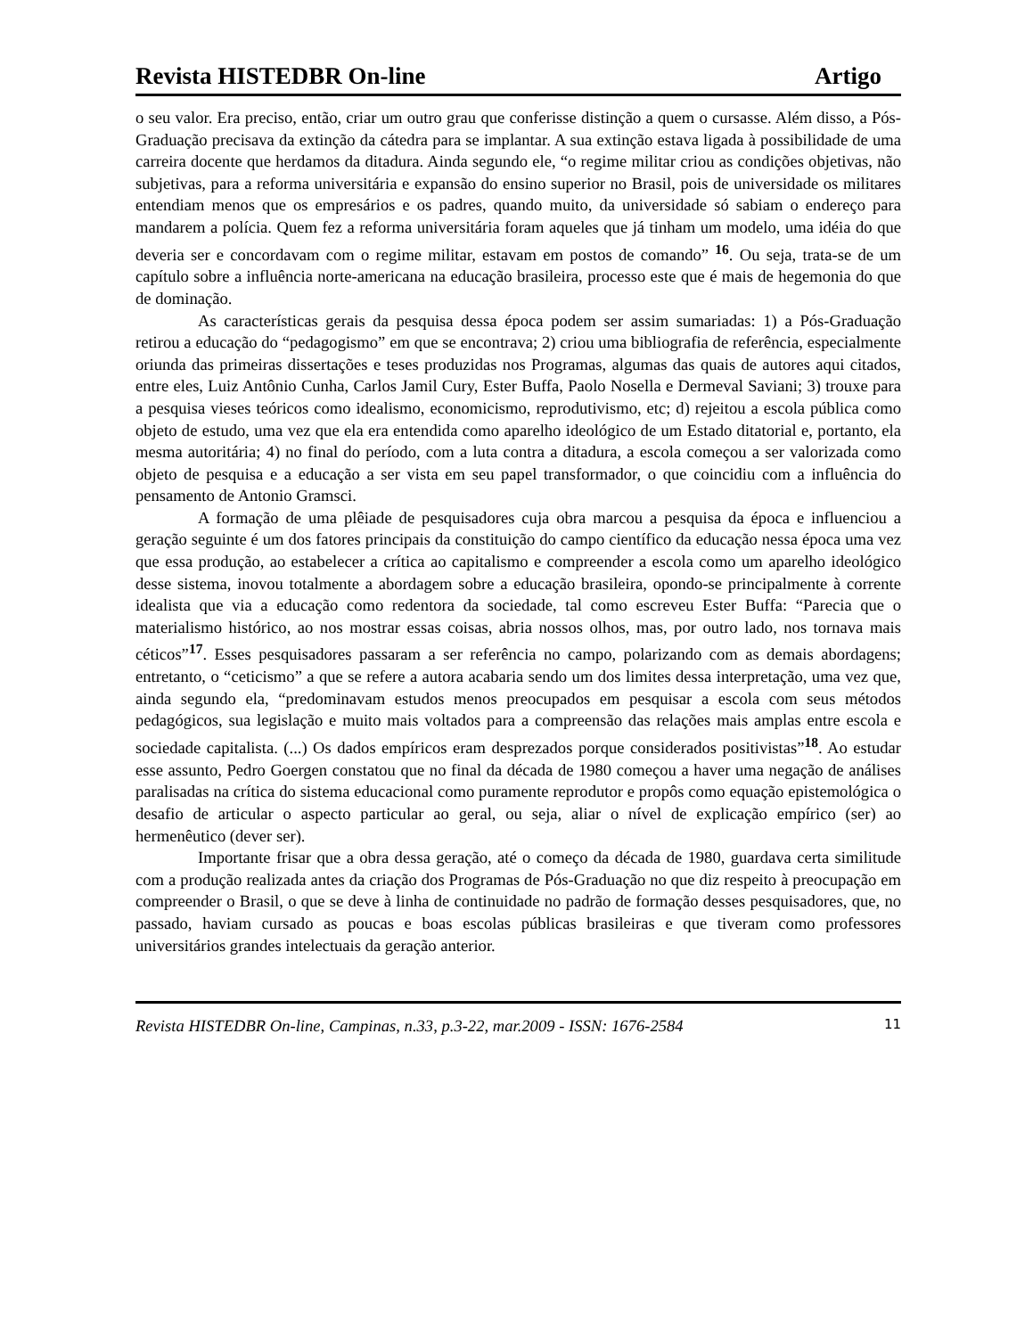Revista HISTEDBR On-line Artigo
o seu valor. Era preciso, então, criar um outro grau que conferisse distinção a quem o cursasse. Além disso, a Pós-Graduação precisava da extinção da cátedra para se implantar. A sua extinção estava ligada à possibilidade de uma carreira docente que herdamos da ditadura. Ainda segundo ele, “o regime militar criou as condições objetivas, não subjetivas, para a reforma universitária e expansão do ensino superior no Brasil, pois de universidade os militares entendiam menos que os empresários e os padres, quando muito, da universidade só sabiam o endereço para mandarem a polícia. Quem fez a reforma universitária foram aqueles que já tinham um modelo, uma idéia do que deveria ser e concordavam com o regime militar, estavam em postos de comando” <sup>16</sup>. Ou seja, trata-se de um capítulo sobre a influência norte-americana na educação brasileira, processo este que é mais de hegemonia do que de dominação.
As características gerais da pesquisa dessa época podem ser assim sumariadas: 1) a Pós-Graduação retirou a educação do “pedagogismo” em que se encontrava; 2) criou uma bibliografia de referência, especialmente oriunda das primeiras dissertações e teses produzidas nos Programas, algumas das quais de autores aqui citados, entre eles, Luiz Antônio Cunha, Carlos Jamil Cury, Ester Buffa, Paolo Nosella e Dermeval Saviani; 3) trouxe para a pesquisa vieses teóricos como idealismo, economicismo, reprodutivismo, etc; d) rejeitou a escola pública como objeto de estudo, uma vez que ela era entendida como aparelho ideológico de um Estado ditatorial e, portanto, ela mesma autoritária; 4) no final do período, com a luta contra a ditadura, a escola começou a ser valorizada como objeto de pesquisa e a educação a ser vista em seu papel transformador, o que coincidiu com a influência do pensamento de Antonio Gramsci.
A formação de uma plêiade de pesquisadores cuja obra marcou a pesquisa da época e influenciou a geração seguinte é um dos fatores principais da constituição do campo científico da educação nessa época uma vez que essa produção, ao estabelecer a crítica ao capitalismo e compreender a escola como um aparelho ideológico desse sistema, inovou totalmente a abordagem sobre a educação brasileira, opondo-se principalmente à corrente idealista que via a educação como redentora da sociedade, tal como escreveu Ester Buffa: “Parecia que o materialismo histórico, ao nos mostrar essas coisas, abria nossos olhos, mas, por outro lado, nos tornava mais céticos”<sup>17</sup>. Esses pesquisadores passaram a ser referência no campo, polarizando com as demais abordagens; entretanto, o “ceticismo” a que se refere a autora acabaria sendo um dos limites dessa interpretação, uma vez que, ainda segundo ela, “predominavam estudos menos preocupados em pesquisar a escola com seus métodos pedagógicos, sua legislação e muito mais voltados para a compreensão das relações mais amplas entre escola e sociedade capitalista. (...) Os dados empíricos eram desprezados porque considerados positivistas”<sup>18</sup>. Ao estudar esse assunto, Pedro Goergen constatou que no final da década de 1980 começou a haver uma negação de análises paralisadas na crítica do sistema educacional como puramente reprodutor e propôs como equação epistemológica o desafio de articular o aspecto particular ao geral, ou seja, aliar o nível de explicação empírico (ser) ao hermenêutico (dever ser).
Importante frisar que a obra dessa geração, até o começo da década de 1980, guardava certa similitude com a produção realizada antes da criação dos Programas de Pós-Graduação no que diz respeito à preocupação em compreender o Brasil, o que se deve à linha de continuidade no padrão de formação desses pesquisadores, que, no passado, haviam cursado as poucas e boas escolas públicas brasileiras e que tiveram como professores universitários grandes intelectuais da geração anterior.
Revista HISTEDBR On-line, Campinas, n.33, p.3-22, mar.2009 - ISSN: 1676-2584 11